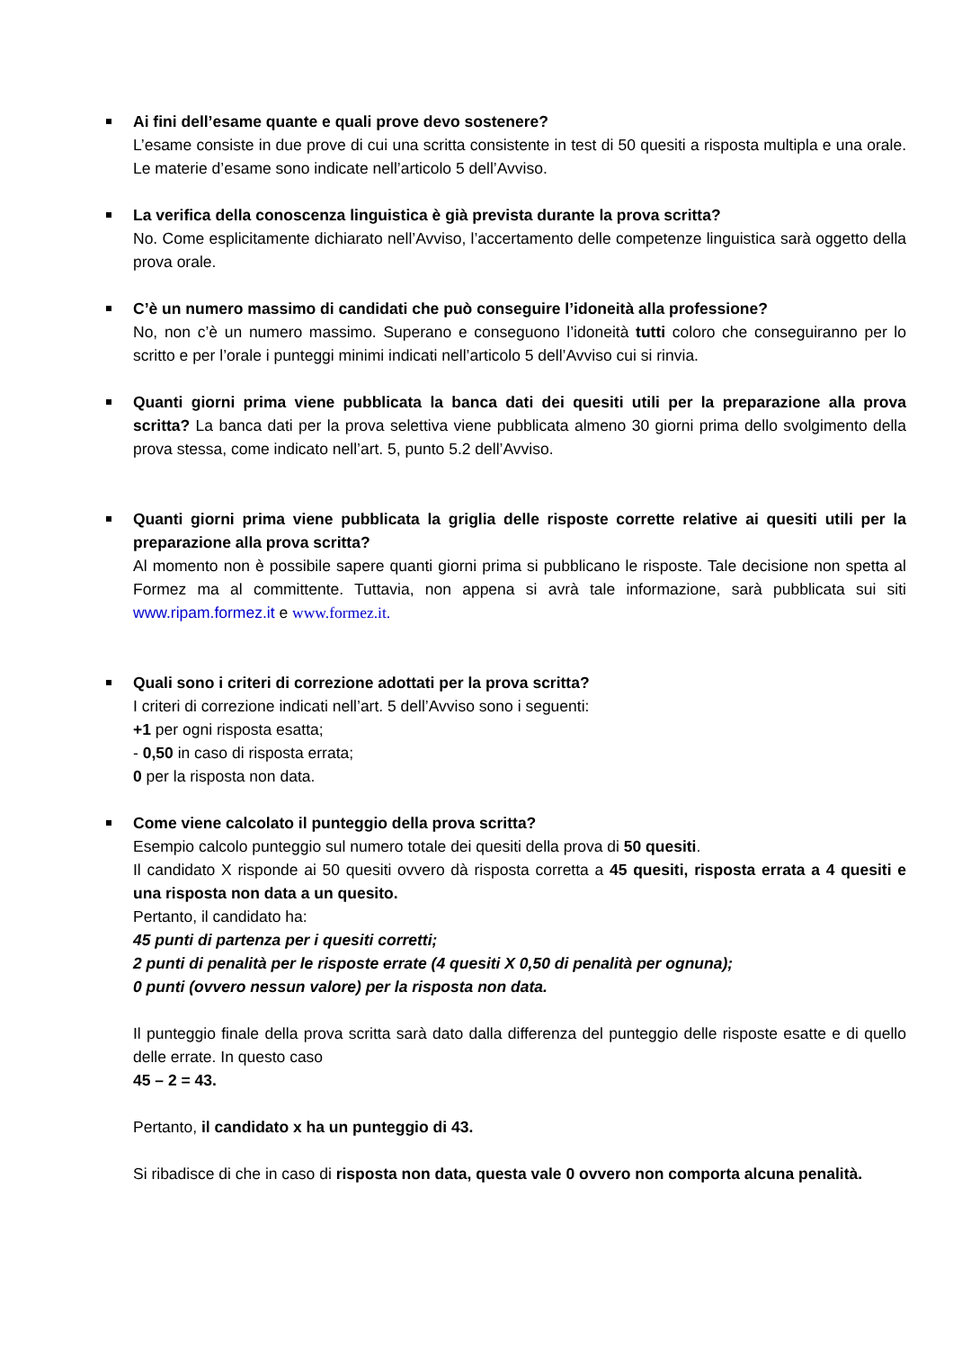Ai fini dell’esame quante e quali prove devo sostenere?
L’esame consiste in due prove di cui una scritta consistente in test di 50 quesiti a risposta multipla e una orale. Le materie d’esame sono indicate nell’articolo 5 dell’Avviso.
La verifica della conoscenza linguistica è già prevista durante la prova scritta?
No. Come esplicitamente dichiarato nell’Avviso, l’accertamento delle competenze linguistica sarà oggetto della prova orale.
C’è un numero massimo di candidati che può conseguire l’idoneità alla professione?
No, non c’è un numero massimo. Superano e conseguono l’idoneità tutti coloro che conseguiranno per lo scritto e per l’orale i punteggi minimi indicati nell’articolo 5 dell’Avviso cui si rinvia.
Quanti giorni prima viene pubblicata la banca dati dei quesiti utili per la preparazione alla prova scritta? La banca dati per la prova selettiva viene pubblicata almeno 30 giorni prima dello svolgimento della prova stessa, come indicato nell’art. 5, punto 5.2 dell’Avviso.
Quanti giorni prima viene pubblicata la griglia delle risposte corrette relative ai quesiti utili per la preparazione alla prova scritta?
Al momento non è possibile sapere quanti giorni prima si pubblicano le risposte. Tale decisione non spetta al Formez ma al committente. Tuttavia, non appena si avrà tale informazione, sarà pubblicata sui siti www.ripam.formez.it e www.formez.it.
Quali sono i criteri di correzione adottati per la prova scritta?
I criteri di correzione indicati nell’art. 5 dell’Avviso sono i seguenti:
+1 per ogni risposta esatta;
- 0,50 in caso di risposta errata;
0 per la risposta non data.
Come viene calcolato il punteggio della prova scritta?
Esempio calcolo punteggio sul numero totale dei quesiti della prova di 50 quesiti.
Il candidato X risponde ai 50 quesiti ovvero dà risposta corretta a 45 quesiti, risposta errata a 4 quesiti e una risposta non data a un quesito.
Pertanto, il candidato ha:
45 punti di partenza per i quesiti corretti;
2 punti di penalità per le risposte errate (4 quesiti X 0,50 di penalità per ognuna);
0 punti (ovvero nessun valore) per la risposta non data.
Il punteggio finale della prova scritta sarà dato dalla differenza del punteggio delle risposte esatte e di quello delle errate. In questo caso
45 – 2 = 43.
Pertanto, il candidato x ha un punteggio di 43.
Si ribadisce di che in caso di risposta non data, questa vale 0 ovvero non comporta alcuna penalità.